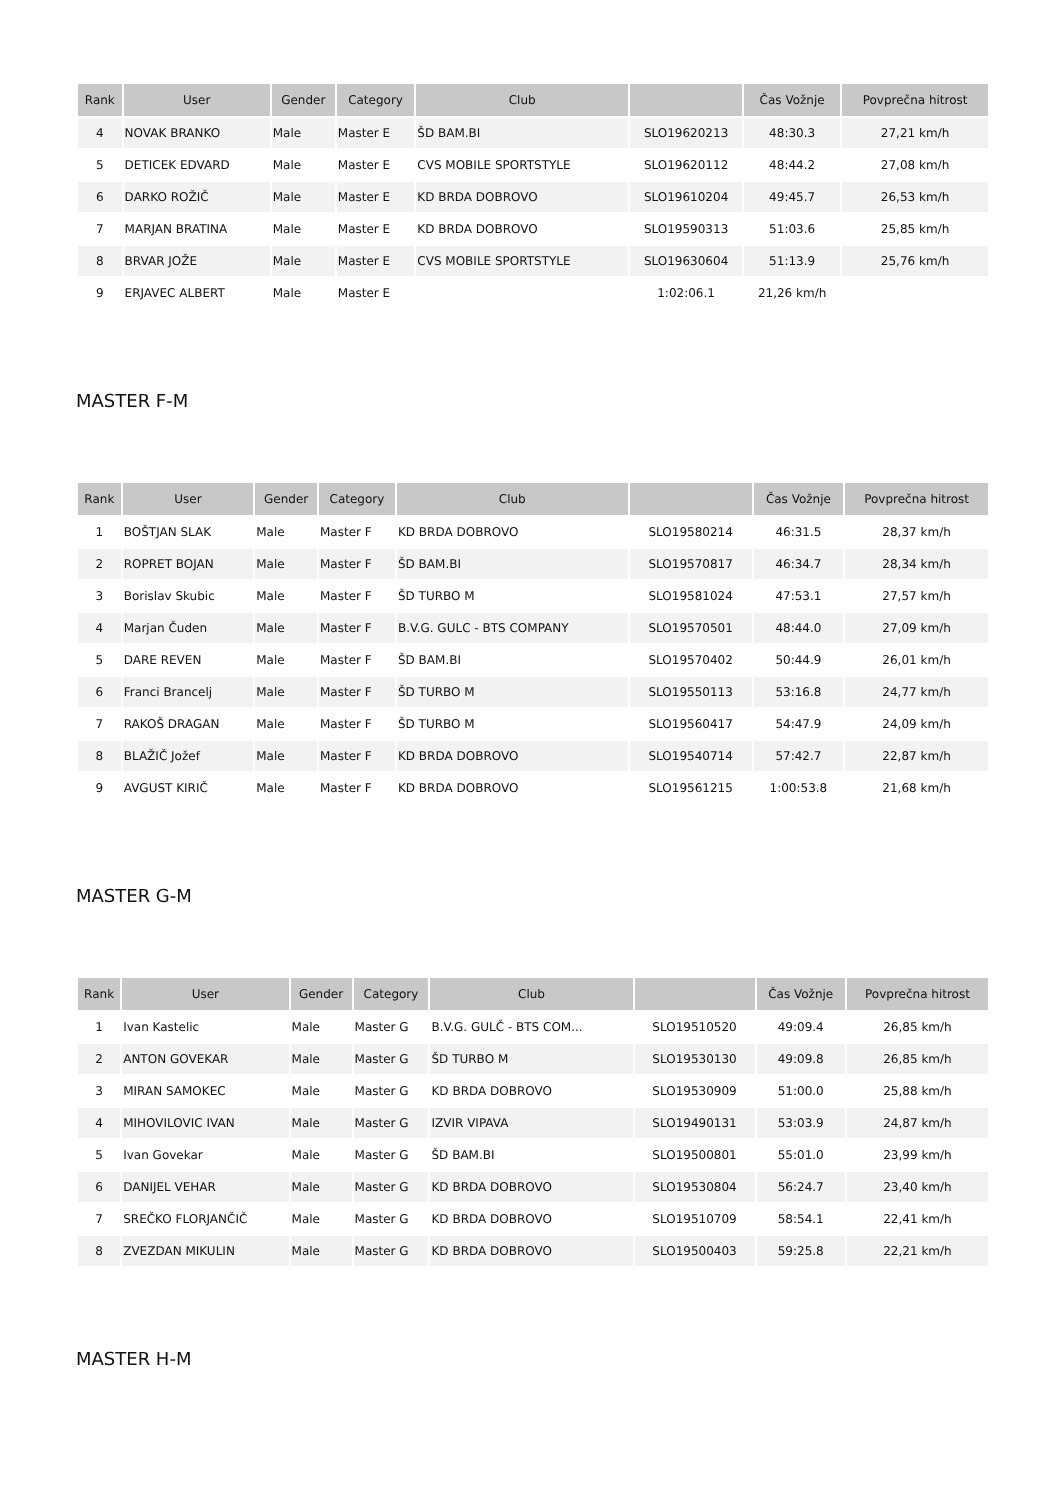| Rank | User | Gender | Category | Club | | Čas Vožnje | Povprečna hitrost |
| --- | --- | --- | --- | --- | --- | --- | --- |
| 4 | NOVAK BRANKO | Male | Master E | ŠD BAM.BI | SLO19620213 | 48:30.3 | 27,21 km/h |
| 5 | DETICEK EDVARD | Male | Master E | CVS MOBILE SPORTSTYLE | SLO19620112 | 48:44.2 | 27,08 km/h |
| 6 | DARKO ROŽIČ | Male | Master E | KD BRDA DOBROVO | SLO19610204 | 49:45.7 | 26,53 km/h |
| 7 | MARJAN BRATINA | Male | Master E | KD BRDA DOBROVO | SLO19590313 | 51:03.6 | 25,85 km/h |
| 8 | BRVAR JOŽE | Male | Master E | CVS MOBILE SPORTSTYLE | SLO19630604 | 51:13.9 | 25,76 km/h |
| 9 | ERJAVEC ALBERT | Male | Master E | | 1:02:06.1 | 21,26 km/h | |
MASTER F-M
| Rank | User | Gender | Category | Club | | Čas Vožnje | Povprečna hitrost |
| --- | --- | --- | --- | --- | --- | --- | --- |
| 1 | BOŠTJAN SLAK | Male | Master F | KD BRDA DOBROVO | SLO19580214 | 46:31.5 | 28,37 km/h |
| 2 | ROPRET BOJAN | Male | Master F | ŠD BAM.BI | SLO19570817 | 46:34.7 | 28,34 km/h |
| 3 | Borislav Skubic | Male | Master F | ŠD TURBO M | SLO19581024 | 47:53.1 | 27,57 km/h |
| 4 | Marjan Čuden | Male | Master F | B.V.G. GULC - BTS COMPANY | SLO19570501 | 48:44.0 | 27,09 km/h |
| 5 | DARE REVEN | Male | Master F | ŠD BAM.BI | SLO19570402 | 50:44.9 | 26,01 km/h |
| 6 | Franci Brancelj | Male | Master F | ŠD TURBO M | SLO19550113 | 53:16.8 | 24,77 km/h |
| 7 | RAKOŠ DRAGAN | Male | Master F | ŠD TURBO M | SLO19560417 | 54:47.9 | 24,09 km/h |
| 8 | BLAŽIČ Jožef | Male | Master F | KD BRDA DOBROVO | SLO19540714 | 57:42.7 | 22,87 km/h |
| 9 | AVGUST KIRIČ | Male | Master F | KD BRDA DOBROVO | SLO19561215 | 1:00:53.8 | 21,68 km/h |
MASTER G-M
| Rank | User | Gender | Category | Club | | Čas Vožnje | Povprečna hitrost |
| --- | --- | --- | --- | --- | --- | --- | --- |
| 1 | Ivan Kastelic | Male | Master G | B.V.G. GULČ - BTS COM... | SLO19510520 | 49:09.4 | 26,85 km/h |
| 2 | ANTON GOVEKAR | Male | Master G | ŠD TURBO M | SLO19530130 | 49:09.8 | 26,85 km/h |
| 3 | MIRAN SAMOKEC | Male | Master G | KD BRDA DOBROVO | SLO19530909 | 51:00.0 | 25,88 km/h |
| 4 | MIHOVILOVIC IVAN | Male | Master G | IZVIR VIPAVA | SLO19490131 | 53:03.9 | 24,87 km/h |
| 5 | Ivan Govekar | Male | Master G | ŠD BAM.BI | SLO19500801 | 55:01.0 | 23,99 km/h |
| 6 | DANIJEL VEHAR | Male | Master G | KD BRDA DOBROVO | SLO19530804 | 56:24.7 | 23,40 km/h |
| 7 | SREČKO FLORJANČIČ | Male | Master G | KD BRDA DOBROVO | SLO19510709 | 58:54.1 | 22,41 km/h |
| 8 | ZVEZDAN MIKULIN | Male | Master G | KD BRDA DOBROVO | SLO19500403 | 59:25.8 | 22,21 km/h |
MASTER H-M